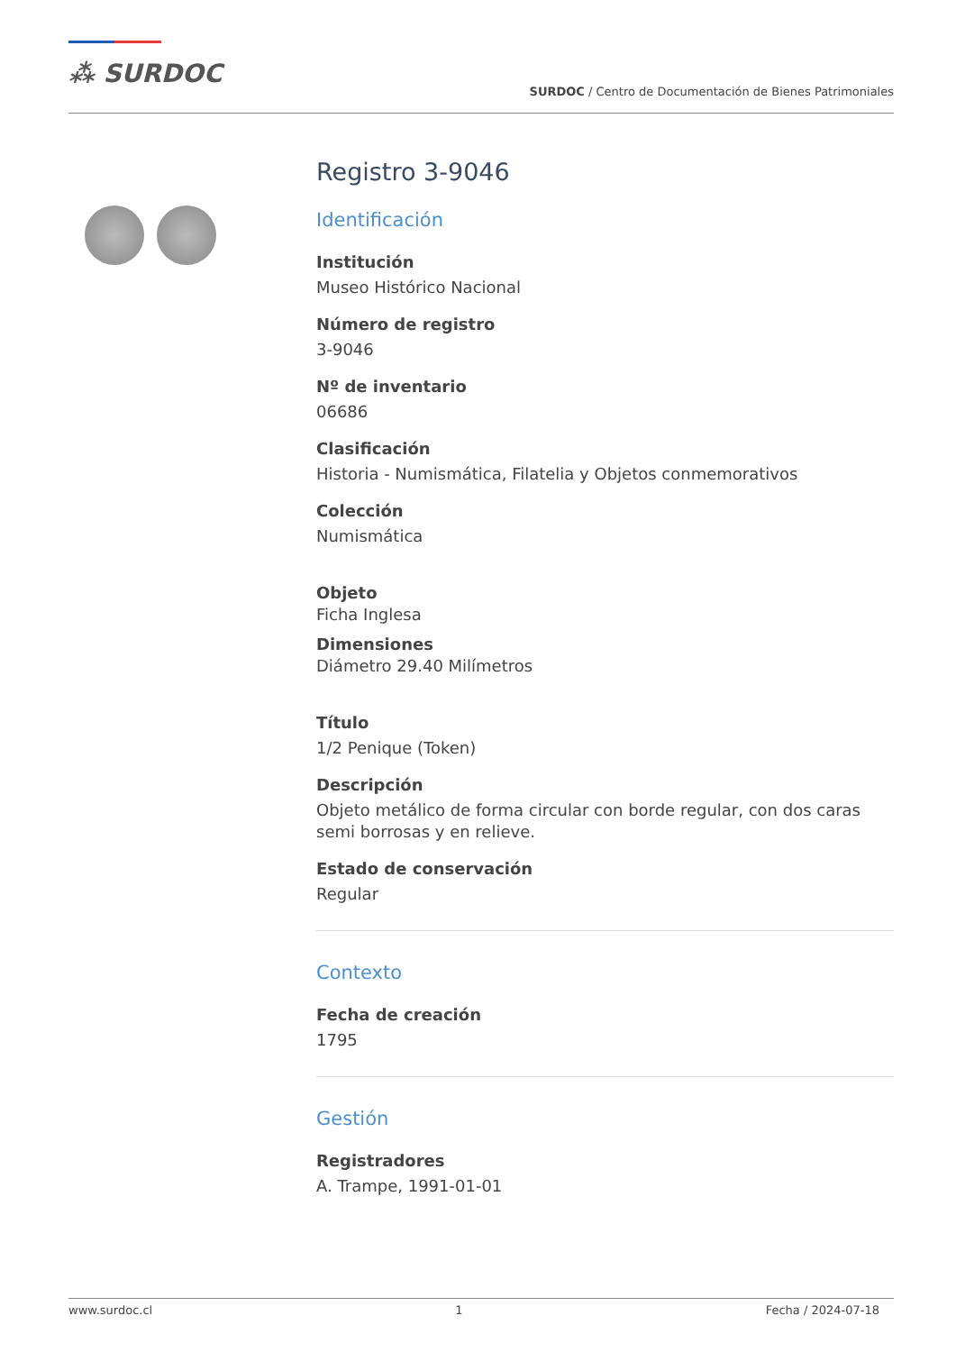⁂ SURDOC
SURDOC / Centro de Documentación de Bienes Patrimoniales
Registro 3-9046
Identificación
Institución
Museo Histórico Nacional
Número de registro
3-9046
Nº de inventario
06686
Clasificación
Historia - Numismática, Filatelia y Objetos conmemorativos
Colección
Numismática
Objeto
Ficha Inglesa
Dimensiones
Diámetro 29.40 Milímetros
Título
1/2 Penique (Token)
Descripción
Objeto metálico de forma circular con borde regular, con dos caras semi borrosas y en relieve.
Estado de conservación
Regular
Contexto
Fecha de creación
1795
Gestión
Registradores
A. Trampe, 1991-01-01
www.surdoc.cl 1 Fecha / 2024-07-18